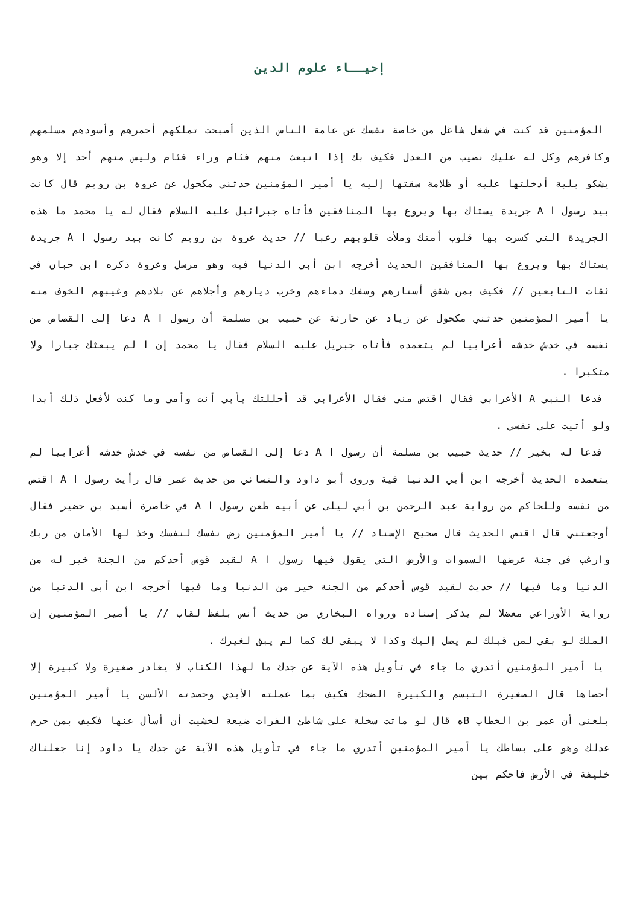إحيــاء علوم الدين
المؤمنين قد كنت في شغل شاغل من خاصة نفسك عن عامة الناس الذين أصبحت تملكهم أحمرهم وأسودهم مسلمهم وكافرهم وكل له عليك نصيب من العدل فكيف بك إذا انبعث منهم فئام وراء فئام وليس منهم أحد إلا وهو يشكو بلية أدخلتها عليه أو ظلامة سقتها إليه يا أمير المؤمنين حدثني مكحول عن عروة بن رويم قال كانت بيد رسول ا A جريدة يستاك بها ويروع بها المنافقين فأتاه جبرائيل عليه السلام فقال له يا محمد ما هذه الجريدة التي كسرت بها قلوب أمتك وملأت قلوبهم رعبا // حديث عروة بن رويم كانت بيد رسول ا A جريدة يستاك بها ويروع بها المنافقين الحديث أخرجه ابن أبي الدنيا فيه وهو مرسل وعروة ذكره ابن حبان في ثقات التابعين // فكيف بمن شقق أستارهم وسفك دماءهم وخرب ديارهم وأجلاهم عن بلادهم وغيبهم الخوف منه يا أمير المؤمنين حدثني مكحول عن زياد عن حارثة عن حبيب بن مسلمة أن رسول ا A دعا إلى القصاص من نفسه في خدش خدشه أعرابيا لم يتعمده فأتاه جبريل عليه السلام فقال يا محمد إن ا لم يبعثك جبارا ولا متكبرا .
فدعا النبي A الأعرابي فقال اقتص مني فقال الأعرابي قد أحللتك بأبي أنت وأمي وما كنت لأفعل ذلك أبدا ولو أتيت على نفسي .
فدعا له بخير // حديث حبيب بن مسلمة أن رسول ا A دعا إلى القصاص من نفسه في خدش خدشه أعرابيا لم يتعمده الحديث أخرجه ابن أبي الدنيا فية وروى أبو داود والنسائي من حديث عمر قال رأيت رسول ا A اقتص من نفسه وللحاكم من رواية عبد الرحمن بن أبي ليلى عن أبيه طعن رسول ا A في خاصرة أسيد بن حضير فقال أوجعتني قال اقتص الحديث قال صحيح الإسناد // يا أمير المؤمنين رض نفسك لنفسك وخذ لها الأمان من ربك وارغب في جنة عرضها السموات والأرض التي يقول فيها رسول ا A لقيد قوس أحدكم من الجنة خير له من الدنيا وما فيها // حديث لقيد قوس أحدكم من الجنة خير من الدنيا وما فيها أخرجه ابن أبي الدنيا من رواية الأوزاعي معضلا لم يذكر إسناده ورواه البخاري من حديث أنس بلفظ لقاب // يا أمير المؤمنين إن الملك لو بقي لمن قبلك لم يصل إليك وكذا لا يبقى لك كما لم يبق لغيرك .
يا أمير المؤمنين أتدري ما جاء في تأويل هذه الآية عن جدك ما لهذا الكتاب لا يغادر صغيرة ولا كبيرة إلا أحصاها قال الصغيرة التبسم والكبيرة الضحك فكيف بما عملته الأيدي وحصدته الألسن يا أمير المؤمنين بلغني أن عمر بن الخطاب Bه قال لو ماتت سخلة على شاطئ الفرات ضيعة لخشيت أن أسأل عنها فكيف بمن حرم عدلك وهو على بساطك يا أمير المؤمنين أتدري ما جاء في تأويل هذه الآية عن جدك يا داود إنا جعلناك خليفة في الأرض فاحكم بين